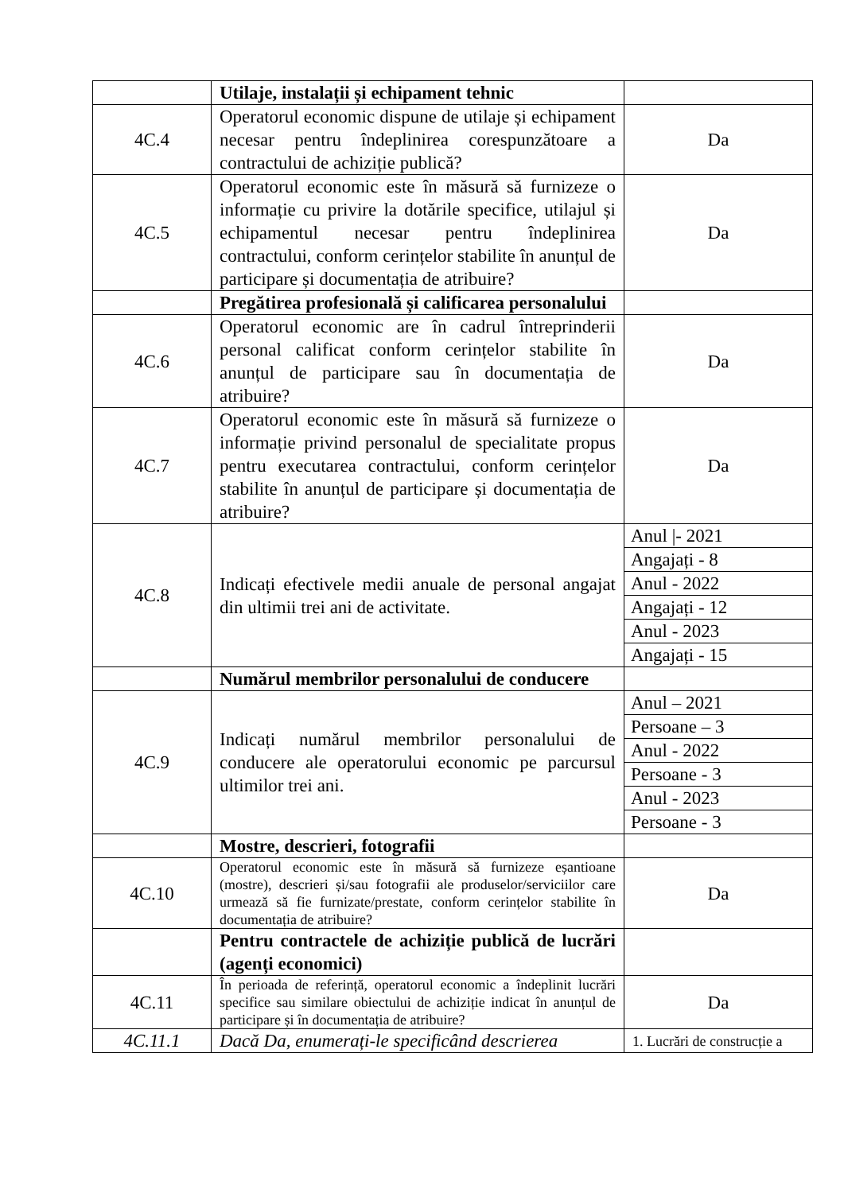| | Utilaje, instalații și echipament tehnic | |
| 4C.4 | Operatorul economic dispune de utilaje și echipament necesar pentru îndeplinirea corespunzătoare a contractului de achiziție publică? | Da |
| 4C.5 | Operatorul economic este în măsură să furnizeze o informație cu privire la dotările specifice, utilajul și echipamentul necesar pentru îndeplinirea contractului, conform cerințelor stabilite în anunțul de participare și documentația de atribuire? | Da |
| | Pregătirea profesională și calificarea personalului | |
| 4C.6 | Operatorul economic are în cadrul întreprinderii personal calificat conform cerințelor stabilite în anunțul de participare sau în documentația de atribuire? | Da |
| 4C.7 | Operatorul economic este în măsură să furnizeze o informație privind personalul de specialitate propus pentru executarea contractului, conform cerințelor stabilite în anunțul de participare și documentația de atribuire? | Da |
| 4C.8 | Indicați efectivele medii anuale de personal angajat din ultimii trei ani de activitate. | Anul /- 2021 Angajați - 8 Anul - 2022 Angajați - 12 Anul - 2023 Angajați - 15 |
| | Numărul membrilor personalului de conducere | |
| 4C.9 | Indicați numărul membrilor personalului de conducere ale operatorului economic pe parcursul ultimilor trei ani. | Anul – 2021 Persoane – 3 Anul - 2022 Persoane - 3 Anul - 2023 Persoane - 3 |
| | Mostre, descrieri, fotografii | |
| 4C.10 | Operatorul economic este în măsură să furnizeze eșantioane (mostre), descrieri și/sau fotografii ale produselor/serviciilor care urmează să fie furnizate/prestate, conform cerințelor stabilite în documentația de atribuire? | Da |
| | Pentru contractele de achiziție publică de lucrări (agenți economici) | |
| 4C.11 | În perioada de referință, operatorul economic a îndeplinit lucrări specifice sau similare obiectului de achiziție indicat în anunțul de participare și în documentația de atribuire? | Da |
| 4C.11.1 | Dacă Da, enumerați-le specificând descrierea | 1. Lucrări de construcție a |